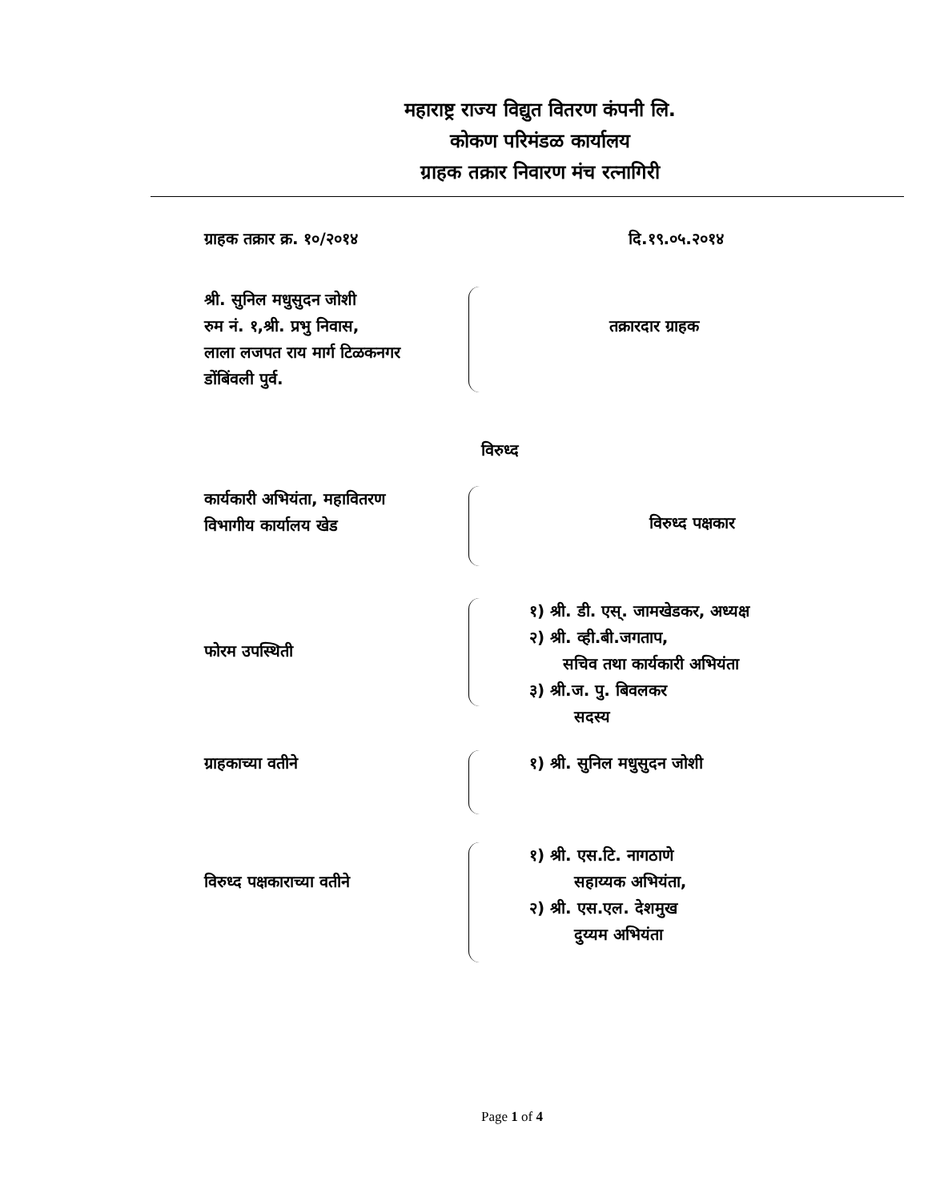महाराष्ट्र राज्य विद्युत वितरण कंपनी लि.
कोकण परिमंडळ कार्यालय
ग्राहक तक्रार निवारण मंच रत्नागिरी
ग्राहक तक्रार क्र. १०/२०१४ दि.१९.०५.२०१४
श्री. सुनिल मधुसुदन जोशी
रुम नं. १,श्री. प्रभु निवास,
लाला लजपत राय मार्ग टिळकनगर
डोंबिंवली पुर्व.
तक्रारदार ग्राहक
विरुध्द
कार्यकारी अभियंता, महावितरण
विभागीय कार्यालय खेड
विरुध्द पक्षकार
फोरम उपस्थिती
१) श्री. डी. एस्. जामखेडकर, अध्यक्ष
२) श्री. व्ही.बी.जगताप,
सचिव तथा कार्यकारी अभियंता
३) श्री.ज. पु. बिवलकर
सदस्य
ग्राहकाच्या वतीने १) श्री. सुनिल मधुसुदन जोशी
विरुध्द पक्षकाराच्या वतीने
१) श्री. एस.टि. नागठाणे
सहाय्यक अभियंता,
२) श्री. एस.एल. देशमुख
दुय्यम अभियंता
Page 1 of 4